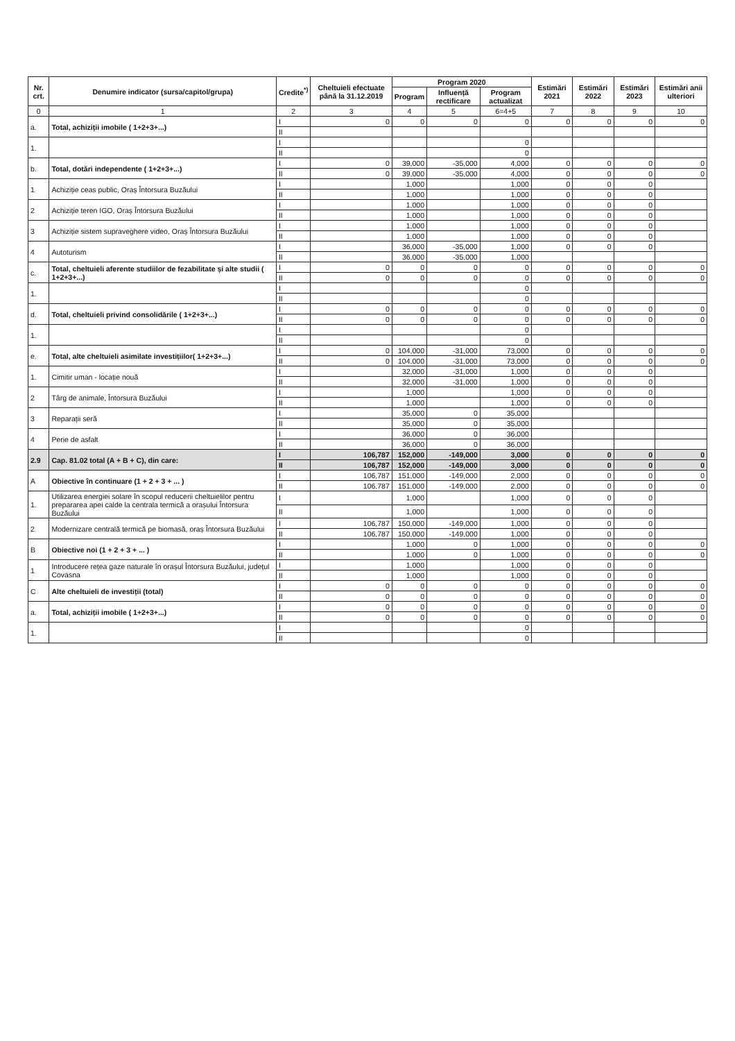| Nr. crt. | Denumire indicator (sursa/capitol/grupa) | Credite<sup>*)</sup> | Cheltuieli efectuate până la 31.12.2019 | Program 2020 | | | Estimări 2021 | Estimări 2022 | Estimări 2023 | Estimări anii ulteriori |
| --- | --- | --- | --- | --- | --- | --- | --- | --- | --- | --- |
| | | | | Program | Influență rectificare | Program actualizat | | | | |
| 0 | 1 | 2 | 3 | 4 | 5 | 6=4+5 | 7 | 8 | 9 | 10 |
| a. | Total, achiziții imobile ( 1+2+3+...) | I | 0 | 0 | 0 | 0 | 0 | 0 | 0 | 0 |
| | | II | | | | | | | | |
| 1. | | I | | | | 0 | | | | |
| | | II | | | | 0 | | | | |
| b. | Total, dotări independente ( 1+2+3+...) | I | 0 | 39,000 | -35,000 | 4,000 | 0 | 0 | 0 | 0 |
| | | II | 0 | 39,000 | -35,000 | 4,000 | 0 | 0 | 0 | 0 |
| 1 | Achiziție ceas public, Oraș Întorsura Buzăului | I | | 1,000 | | 1,000 | 0 | 0 | 0 | |
| | | II | | 1,000 | | 1,000 | 0 | 0 | 0 | |
| 2 | Achiziție teren IGO, Oraș Întorsura Buzăului | I | | 1,000 | | 1,000 | 0 | 0 | 0 | |
| | | II | | 1,000 | | 1,000 | 0 | 0 | 0 | |
| 3 | Achiziție sistem supraveghere video, Oraș Întorsura Buzăului | I | | 1,000 | | 1,000 | 0 | 0 | 0 | |
| | | II | | 1,000 | | 1,000 | 0 | 0 | 0 | |
| 4 | Autoturism | I | | 36,000 | -35,000 | 1,000 | 0 | 0 | 0 | |
| | | II | | 36,000 | -35,000 | 1,000 | | | | |
| c. | Total, cheltuieli aferente studiilor de fezabilitate și alte studii ( 1+2+3+...) | I | 0 | 0 | 0 | 0 | 0 | 0 | 0 | 0 |
| | | II | 0 | 0 | 0 | 0 | 0 | 0 | 0 | 0 |
| 1. | | I | | | | 0 | | | | |
| | | II | | | | 0 | | | | |
| d. | Total, cheltuieli privind consolidările ( 1+2+3+...) | I | 0 | 0 | 0 | 0 | 0 | 0 | 0 | 0 |
| | | II | 0 | 0 | 0 | 0 | 0 | 0 | 0 | 0 |
| 1. | | I | | | | 0 | | | | |
| | | II | | | | 0 | | | | |
| e. | Total, alte cheltuieli asimilate investițiilor( 1+2+3+...) | I | 0 | 104,000 | -31,000 | 73,000 | 0 | 0 | 0 | 0 |
| | | II | 0 | 104,000 | -31,000 | 73,000 | 0 | 0 | 0 | 0 |
| 1. | Cimitir uman - locație nouă | I | | 32,000 | -31,000 | 1,000 | 0 | 0 | 0 | |
| | | II | | 32,000 | -31,000 | 1,000 | 0 | 0 | 0 | |
| 2 | Târg de animale, Întorsura Buzăului | I | | 1,000 | | 1,000 | 0 | 0 | 0 | |
| | | II | | 1,000 | | 1,000 | 0 | 0 | 0 | |
| 3 | Reparații seră | I | | 35,000 | 0 | 35,000 | | | | |
| | | II | | 35,000 | 0 | 35,000 | | | | |
| 4 | Perie de asfalt | I | | 36,000 | 0 | 36,000 | | | | |
| | | II | | 36,000 | 0 | 36,000 | | | | |
| 2.9 | Cap. 81.02 total (A + B + C), din care: | I | 106,787 | 152,000 | -149,000 | 3,000 | 0 | 0 | 0 | 0 |
| | | II | 106,787 | 152,000 | -149,000 | 3,000 | 0 | 0 | 0 | 0 |
| A | Obiective în continuare (1 + 2 + 3 + ... ) | I | 106,787 | 151,000 | -149,000 | 2,000 | 0 | 0 | 0 | 0 |
| | | II | 106,787 | 151,000 | -149,000 | 2,000 | 0 | 0 | 0 | 0 |
| 1. | Utilizarea energiei solare în scopul reducerii cheltuielilor pentru prepararea apei calde la centrala termică a orașului Întorsura Buzăului | I | | 1,000 | | 1,000 | 0 | 0 | 0 | |
| | | II | | 1,000 | | 1,000 | 0 | 0 | 0 | |
| 2 | Modernizare centrală termică pe biomasă, oraș Întorsura Buzăului | I | 106,787 | 150,000 | -149,000 | 1,000 | 0 | 0 | 0 | |
| | | II | 106,787 | 150,000 | -149,000 | 1,000 | 0 | 0 | 0 | |
| B | Obiective noi (1 + 2 + 3 + ... ) | I | | 1,000 | 0 | 1,000 | 0 | 0 | 0 | 0 |
| | | II | | 1,000 | 0 | 1,000 | 0 | 0 | 0 | 0 |
| 1 | Introducere rețea gaze naturale în orașul Întorsura Buzăului, județul Covasna | I | | 1,000 | | 1,000 | 0 | 0 | 0 | |
| | | II | | 1,000 | | 1,000 | 0 | 0 | 0 | |
| C | Alte cheltuieli de investiții (total) | I | 0 | 0 | 0 | 0 | 0 | 0 | 0 | 0 |
| | | II | 0 | 0 | 0 | 0 | 0 | 0 | 0 | 0 |
| a. | Total, achiziții imobile ( 1+2+3+...) | I | 0 | 0 | 0 | 0 | 0 | 0 | 0 | 0 |
| | | II | 0 | 0 | 0 | 0 | 0 | 0 | 0 | 0 |
| 1. | | I | | | | 0 | | | | |
| | | II | | | | 0 | | | | |